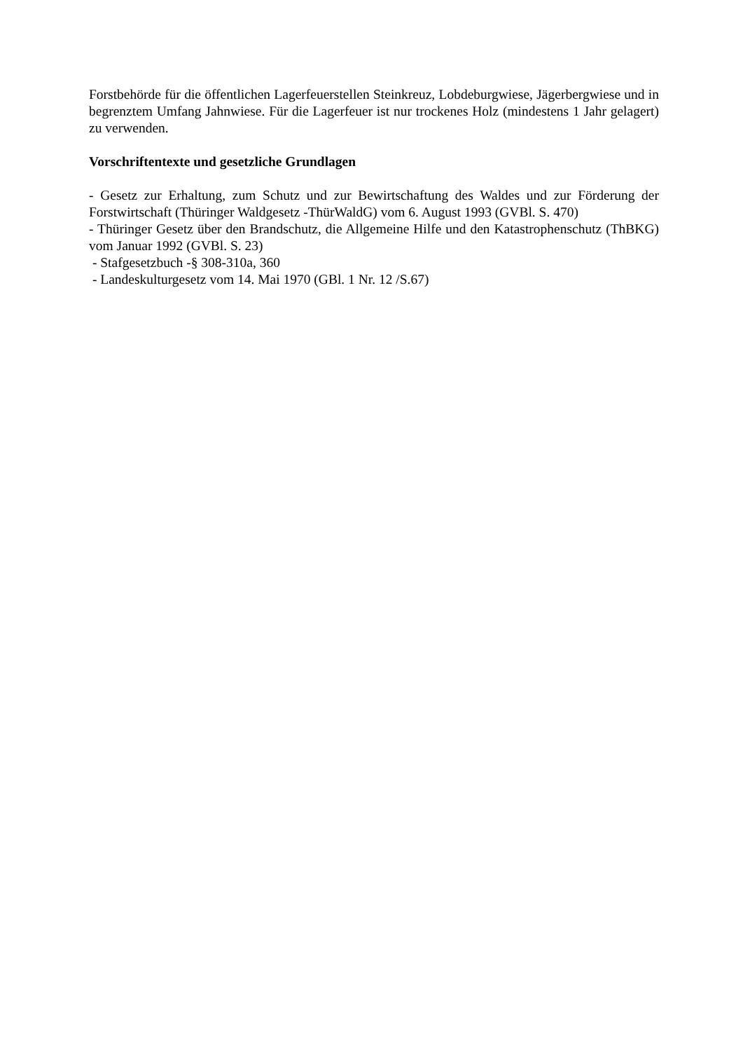Forstbehörde für die öffentlichen Lagerfeuerstellen Steinkreuz, Lobdeburgwiese, Jägerbergwiese und in begrenztem Umfang Jahnwiese. Für die Lagerfeuer ist nur trockenes Holz (mindestens 1 Jahr gelagert) zu verwenden.
Vorschriftentexte und gesetzliche Grundlagen
- Gesetz zur Erhaltung, zum Schutz und zur Bewirtschaftung des Waldes und zur Förderung der Forstwirtschaft (Thüringer Waldgesetz -ThürWaldG) vom 6. August 1993 (GVBl. S. 470)
- Thüringer Gesetz über den Brandschutz, die Allgemeine Hilfe und den Katastrophenschutz (ThBKG) vom Januar 1992 (GVBl. S. 23)
- Stafgesetzbuch -§ 308-310a, 360
- Landeskulturgesetz vom 14. Mai 1970 (GBl. 1 Nr. 12 /S.67)